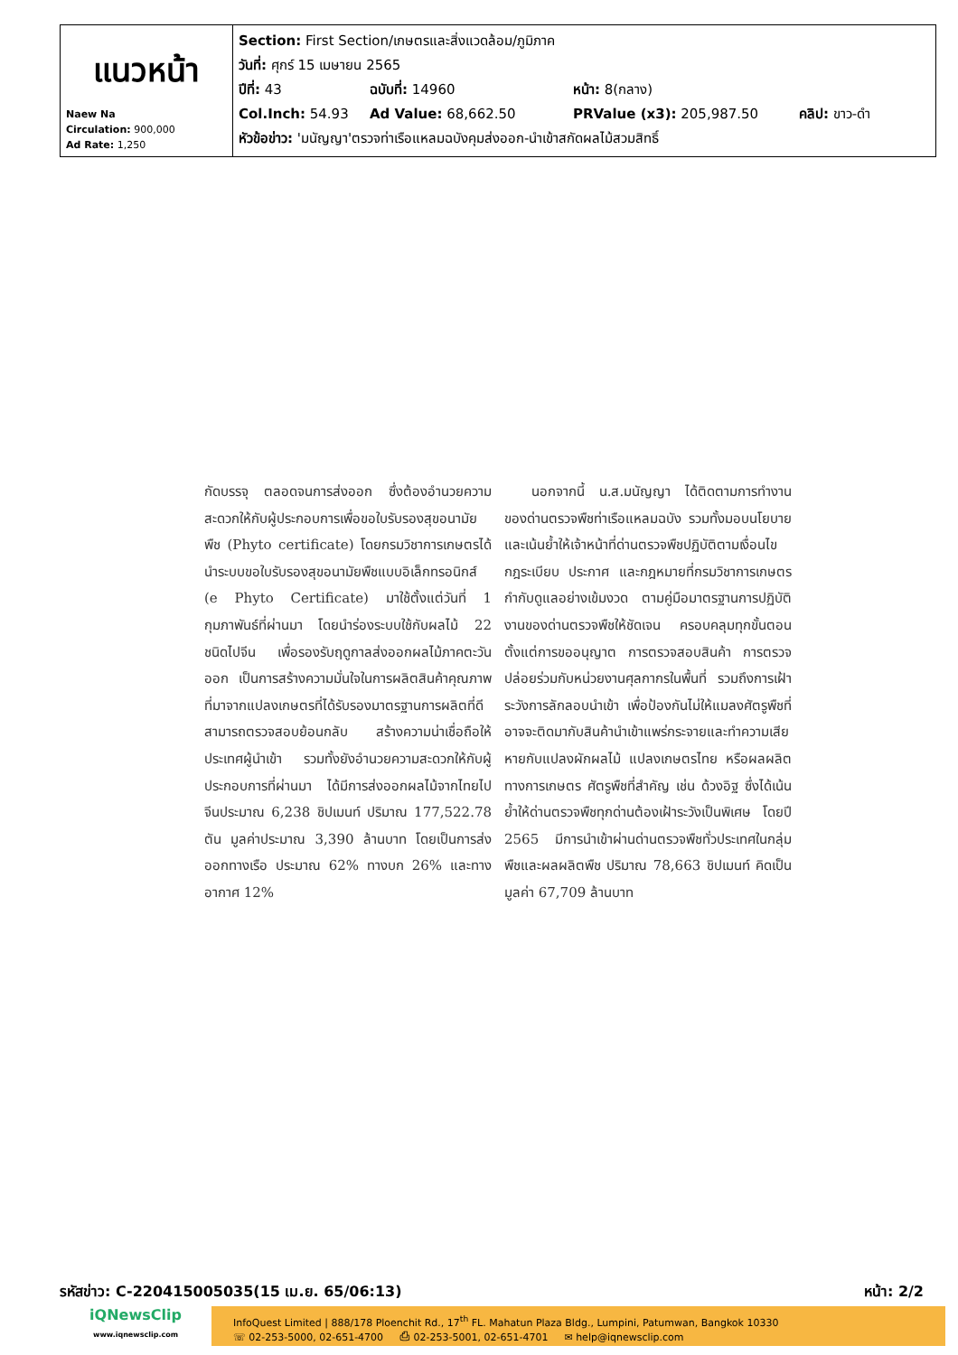| แนวหน้า Naew Na Circulation: 900,000 Ad Rate: 1,250 | Section: First Section/เกษตรและสิ่งแวดล้อม/ภูมิภาค วันที่: ศุกร์ 15 เมษายน 2565 ปีที่: 43 ฉบับที่: 14960 หน้า: 8(กลาง) Col.Inch: 54.93 Ad Value: 68,662.50 PRValue (x3): 205,987.50 คลิป: ขาว-ดำ หัวข้อข่าว: 'มนัญญา'ตรวจท่าเรือแหลมฉบังคุมส่งออก-นำเข้าสกัดผลไม้สวมสิทธิ์ |
กัดบรรจุ ตลอดจนการส่งออก ซึ่งต้องอำนวยความสะดวกให้กับผู้ประกอบการเพื่อขอใบรับรองสุขอนามัยพืช (Phyto certificate) โดยกรมวิชาการเกษตรได้นำระบบขอใบรับรองสุขอนามัยพืชแบบอิเล็กทรอนิกส์ (e Phyto Certificate) มาใช้ตั้งแต่วันที่ 1 กุมภาพันธ์ที่ผ่านมา โดยนำร่องระบบใช้กับผลไม้ 22 ชนิดไปจีน เพื่อรองรับฤดูกาลส่งออกผลไม้ภาคตะวันออก เป็นการสร้างความมั่นใจในการผลิตสินค้าคุณภาพที่มาจากแปลงเกษตรที่ได้รับรองมาตรฐานการผลิตที่ดี สามารถตรวจสอบย้อนกลับ สร้างความน่าเชื่อถือให้ประเทศผู้นำเข้า รวมทั้งยังอำนวยความสะดวกให้กับผู้ประกอบการที่ผ่านมา ได้มีการส่งออกผลไม้จากไทยไปจีนประมาณ 6,238 ชิปเมนท์ ปริมาณ 177,522.78 ตัน มูลค่าประมาณ 3,390 ล้านบาท โดยเป็นการส่งออกทางเรือ ประมาณ 62% ทางบก 26% และทางอากาศ 12%
  นอกจากนี้ น.ส.มนัญญา ได้ติดตามการทำงานของด่านตรวจพืชท่าเรือแหลมฉบัง รวมทั้งมอบนโยบายและเน้นย้ำให้เจ้าหน้าที่ด่านตรวจพืชปฏิบัติตามเงื่อนไขกฎระเบียบ ประกาศ และกฎหมายที่กรมวิชาการเกษตรกำกับดูแลอย่างเข้มงวด ตามคู่มือมาตรฐานการปฏิบัติงานของด่านตรวจพืชให้ชัดเจน ครอบคลุมทุกขั้นตอน ตั้งแต่การขออนุญาต การตรวจสอบสินค้า การตรวจปล่อยร่วมกับหน่วยงานศุลกากรในพื้นที่ รวมถึงการเฝ้าระวังการลักลอบนำเข้า เพื่อป้องกันไม่ให้แมลงศัตรูพืชที่อาจจะติดมากับสินค้านำเข้าแพร่กระจายและทำความเสียหายกับแปลงผักผลไม้ แปลงเกษตรไทย หรือผลผลิตทางการเกษตร ศัตรูพืชที่สำคัญ เช่น ด้วงอิฐ ซึ่งได้เน้นย้ำให้ด่านตรวจพืชทุกด่านต้องเฝ้าระวังเป็นพิเศษ โดยปี 2565 มีการนำเข้าผ่านด่านตรวจพืชทั่วประเทศในกลุ่มพืชและผลผลิตพืช ปริมาณ 78,663 ชิปเมนท์ คิดเป็นมูลค่า 67,709 ล้านบาท
รหัสข่าว: C-220415005035(15 เม.ย. 65/06:13) หน้า: 2/2
iQNewsClip
www.iqnewsclip.com
InfoQuest Limited | 888/178 Ploenchit Rd., 17<sup>th</sup> FL. Mahatun Plaza Bldg., Lumpini, Patumwan, Bangkok 10330
☏ 02-253-5000, 02-651-4700   ⎙ 02-253-5001, 02-651-4701   ✉ help@iqnewsclip.com